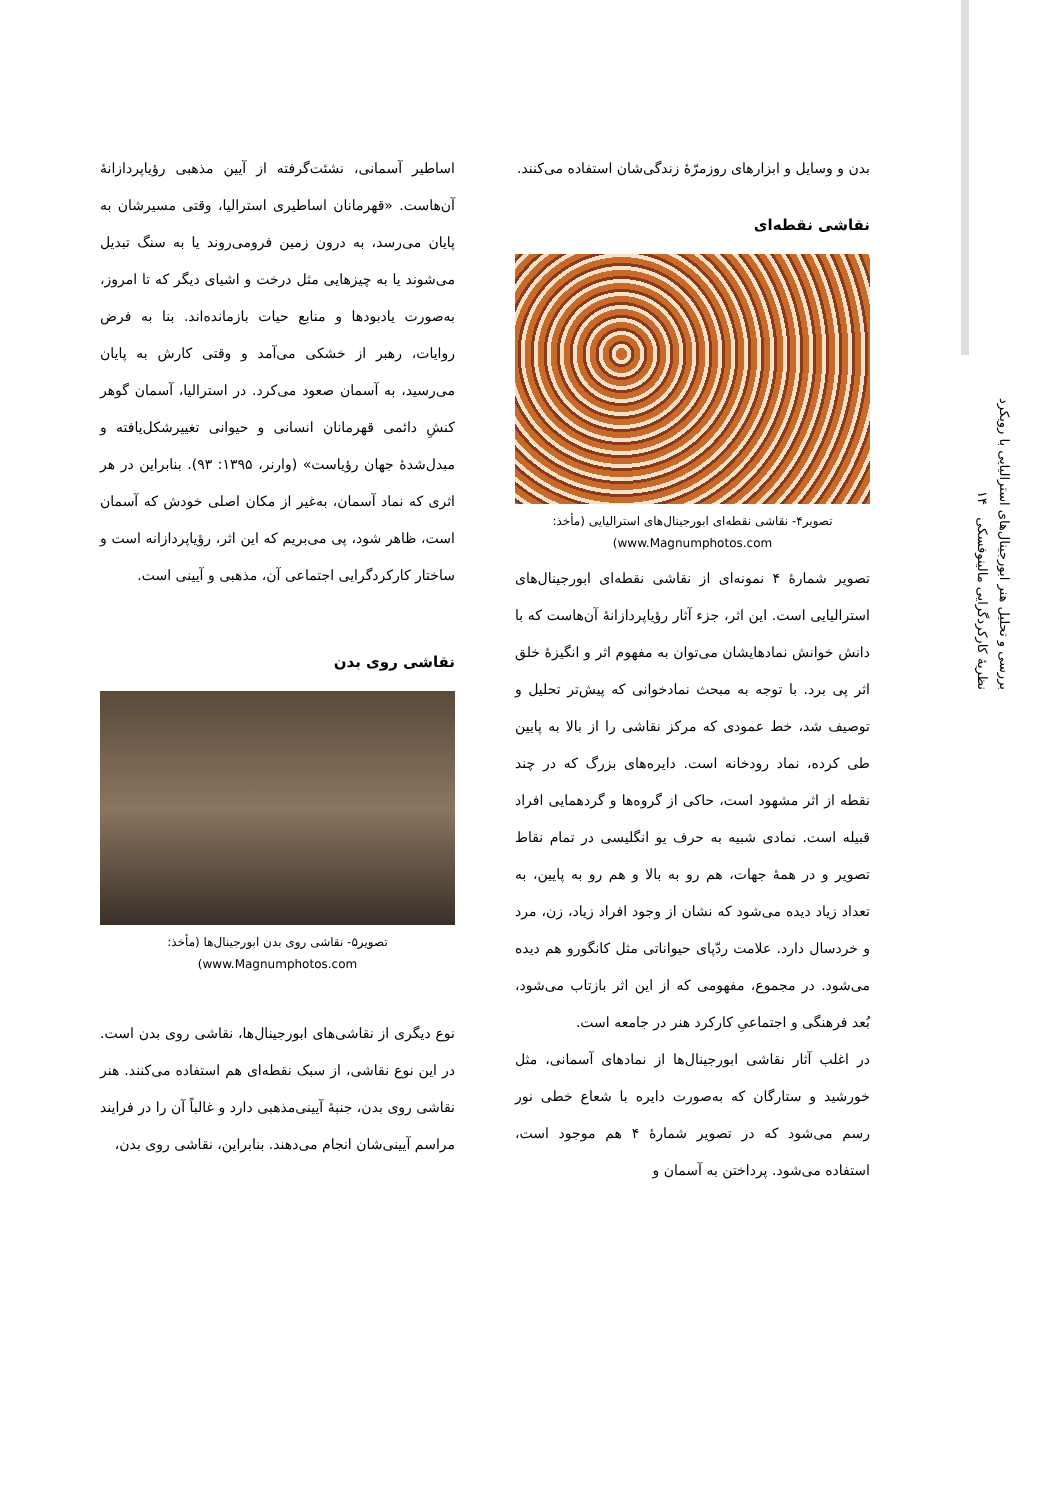بررسی و تحلیل هنر ابورجینال‌های استرالیایی با رویکرد نظریهٔ کارکردگرایی مالینوفسکی ۱۴
بدن و وسایل و ابزارهای روزمرّهٔ زندگی‌شان استفاده می‌کنند.
نقاشی نقطه‌ای
تصویر۴- نقاشی نقطه‌ای ابورجینال‌های استرالیایی (مأخذ: www.Magnumphotos.com)
تصویر شمارهٔ ۴ نمونه‌ای از نقاشی نقطه‌ای ابورجینال‌های استرالیایی است. این اثر، جزء آثار رؤیاپردازانهٔ آن‌هاست که با دانش خوانش نمادهایشان می‌توان به مفهوم اثر و انگیزهٔ خلق اثر پی برد. با توجه به مبحث نمادخوانی که پیش‌تر تحلیل و توصیف شد، خط عمودی که مرکز نقاشی را از بالا به پایین طی کرده، نماد رودخانه است. دایره‌های بزرگ که در چند نقطه از اثر مشهود است، حاکی از گروه‌ها و گردهمایی افراد قبیله است. نمادی شبیه به حرف یو انگلیسی در تمام نقاط تصویر و در همهٔ جهات، هم رو به بالا و هم رو به پایین، به تعداد زیاد دیده می‌شود که نشان از وجود افراد زیاد، زن، مرد و خردسال دارد. علامت ردّپای حیواناتی مثل کانگورو هم دیده می‌شود. در مجموع، مفهومی که از این اثر بازتاب می‌شود، بُعد فرهنگی و اجتماعیِ کارکرد هنر در جامعه است.
در اغلب آثار نقاشی ابورجینال‌ها از نمادهای آسمانی، مثل خورشید و ستارگان که به‌صورت دایره با شعاع خطی نور رسم می‌شود که در تصویر شمارهٔ ۴ هم موجود است، استفاده می‌شود. پرداختن به آسمان و
اساطیر آسمانی، نشئت‌گرفته از آیین مذهبی رؤیاپردازانهٔ آن‌هاست. «قهرمانان اساطیری استرالیا، وقتی مسیرشان به پایان می‌رسد، به درون زمین فرومی‌روند یا به سنگ تبدیل می‌شوند یا به چیزهایی مثل درخت و اشیای دیگر که تا امروز، به‌صورت یادبودها و منابع حیات بازمانده‌اند. بنا به فرض روایات، رهبر از خشکی می‌آمد و وقتی کارش به پایان می‌رسید، به آسمان صعود می‌کرد. در استرالیا، آسمان گوهر کنشِ دائمی قهرمانان انسانی و حیوانی تغییرشکل‌یافته و مبدل‌شدهٔ جهان رؤیاست» (وارنر، ۱۳۹۵: ۹۳). بنابراین در هر اثری که نماد آسمان، به‌غیر از مکان اصلی خودش که آسمان است، ظاهر شود، پی می‌بریم که این اثر، رؤیاپردازانه است و ساختار کارکردگرایی اجتماعی آن، مذهبی و آیینی است.
نقاشی روی بدن
تصویر۵- نقاشی روی بدن ابورجینال‌ها (مأخذ: www.Magnumphotos.com)
نوع دیگری از نقاشی‌های ابورجینال‌ها، نقاشی روی بدن است. در این نوع نقاشی، از سبک نقطه‌ای هم استفاده می‌کنند. هنر نقاشی روی بدن، جنبهٔ آیینی‌مذهبی دارد و غالباً آن را در فرایند مراسم آیینی‌شان انجام می‌دهند. بنابراین، نقاشی روی بدن،